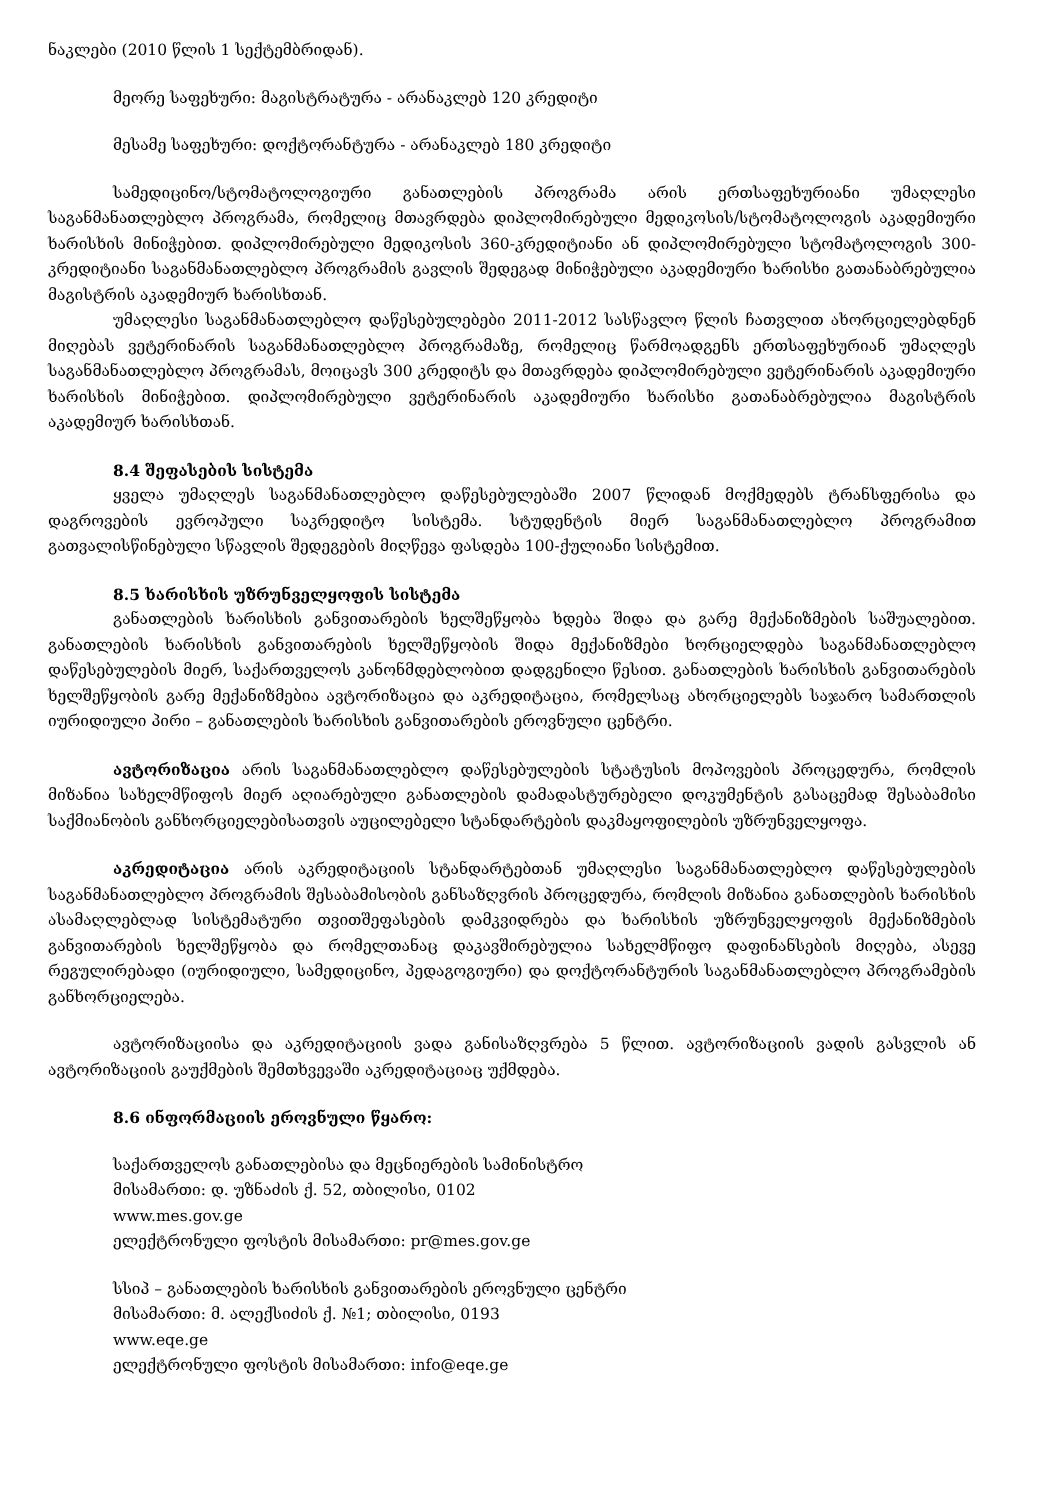ნაკლები (2010 წლის 1 სექტემბრიდან).
მეორე საფეხური: მაგისტრატურა - არანაკლებ 120 კრედიტი
მესამე საფეხური: დოქტორანტურა - არანაკლებ 180 კრედიტი
სამედიცინო/სტომატოლოგიური განათლების პროგრამა არის ერთსაფეხურიანი უმაღლესი საგანმანათლებლო პროგრამა, რომელიც მთავრდება დიპლომირებული მედიკოსის/სტომატოლოგის აკადემიური ხარისხის მინიჭებით. დიპლომირებული მედიკოსის 360-კრედიტიანი ან დიპლომირებული სტომატოლოგის 300-კრედიტიანი საგანმანათლებლო პროგრამის გავლის შედეგად მინიჭებული აკადემიური ხარისხი გათანაბრებულია მაგისტრის აკადემიურ ხარისხთან.
უმაღლესი საგანმანათლებლო დაწესებულებები 2011-2012 სასწავლო წლის ჩათვლით ახორციელებდნენ მიღებას ვეტერინარის საგანმანათლებლო პროგრამაზე, რომელიც წარმოადგენს ერთსაფეხურიან უმაღლეს საგანმანათლებლო პროგრამას, მოიცავს 300 კრედიტს და მთავრდება დიპლომირებული ვეტერინარის აკადემიური ხარისხის მინიჭებით. დიპლომირებული ვეტერინარის აკადემიური ხარისხი გათანაბრებულია მაგისტრის აკადემიურ ხარისხთან.
8.4 შეფასების სისტემა
ყველა უმაღლეს საგანმანათლებლო დაწესებულებაში 2007 წლიდან მოქმედებს ტრანსფერისა და დაგროვების ევროპული საკრედიტო სისტემა. სტუდენტის მიერ საგანმანათლებლო პროგრამით გათვალისწინებული სწავლის შედეგების მიღწევა ფასდება 100-ქულიანი სისტემით.
8.5 ხარისხის უზრუნველყოფის სისტემა
განათლების ხარისხის განვითარების ხელშეწყობა ხდება შიდა და გარე მექანიზმების საშუალებით. განათლების ხარისხის განვითარების ხელშეწყობის შიდა მექანიზმები ხორციელდება საგანმანათლებლო დაწესებულების მიერ, საქართველოს კანონმდებლობით დადგენილი წესით. განათლების ხარისხის განვითარების ხელშეწყობის გარე მექანიზმებია ავტორიზაცია და აკრედიტაცია, რომელსაც ახორციელებს საჯარო სამართლის იურიდიული პირი – განათლების ხარისხის განვითარების ეროვნული ცენტრი.
ავტორიზაცია არის საგანმანათლებლო დაწესებულების სტატუსის მოპოვების პროცედურა, რომლის მიზანია სახელმწიფოს მიერ აღიარებული განათლების დამადასტურებელი დოკუმენტის გასაცემად შესაბამისი საქმიანობის განხორციელებისათვის აუცილებელი სტანდარტების დაკმაყოფილების უზრუნველყოფა.
აკრედიტაცია არის აკრედიტაციის სტანდარტებთან უმაღლესი საგანმანათლებლო დაწესებულების საგანმანათლებლო პროგრამის შესაბამისობის განსაზღვრის პროცედურა, რომლის მიზანია განათლების ხარისხის ასამაღლებლად სისტემატური თვითშეფასების დამკვიდრება და ხარისხის უზრუნველყოფის მექანიზმების განვითარების ხელშეწყობა და რომელთანაც დაკავშირებულია სახელმწიფო დაფინანსების მიღება, ასევე რეგულირებადი (იურიდიული, სამედიცინო, პედაგოგიური) და დოქტორანტურის საგანმანათლებლო პროგრამების განხორციელება.
ავტორიზაციისა და აკრედიტაციის ვადა განისაზღვრება 5 წლით. ავტორიზაციის ვადის გასვლის ან ავტორიზაციის გაუქმების შემთხვევაში აკრედიტაციაც უქმდება.
8.6 ინფორმაციის ეროვნული წყარო:
საქართველოს განათლებისა და მეცნიერების სამინისტრო
მისამართი: დ. უზნაძის ქ. 52, თბილისი, 0102
www.mes.gov.ge
ელექტრონული ფოსტის მისამართი: pr@mes.gov.ge
სსიპ – განათლების ხარისხის განვითარების ეროვნული ცენტრი
მისამართი: მ. ალექსიძის ქ. №1; თბილისი, 0193
www.eqe.ge
ელექტრონული ფოსტის მისამართი: info@eqe.ge